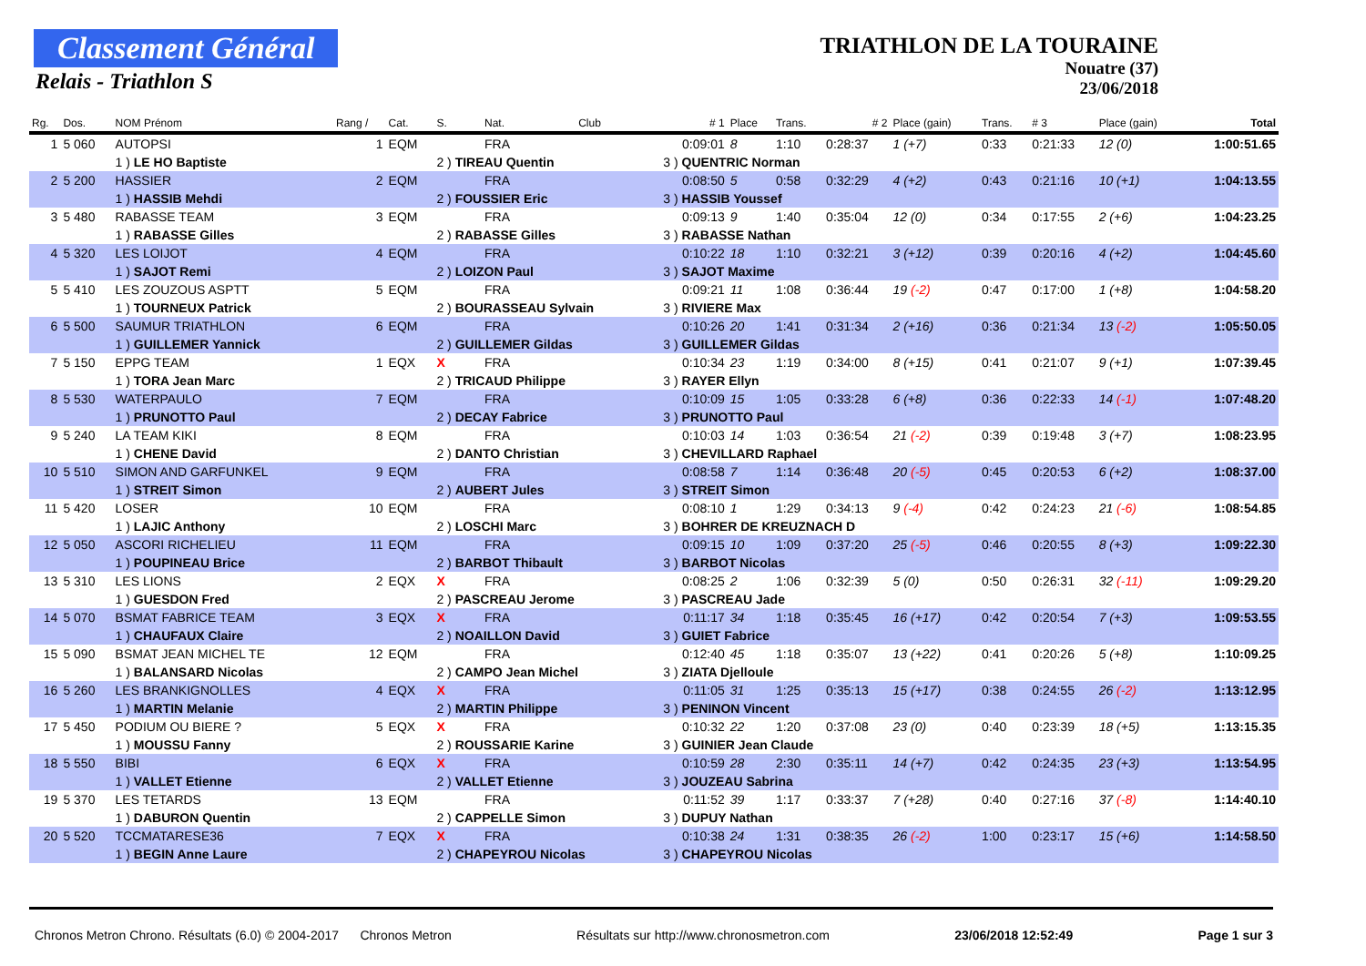Classement Général
Relais - Triathlon S
TRIATHLON DE LA TOURAINE
Nouatre (37)
23/06/2018
| Rg. | Dos. | NOM Prénom | Rang / | Cat. | S. | Nat. | Club | # 1 | Place | Trans. | # 2 | Place (gain) | Trans. | # 3 | Place (gain) | Total |
| --- | --- | --- | --- | --- | --- | --- | --- | --- | --- | --- | --- | --- | --- | --- | --- | --- |
| 1 | 5 060 | AUTOPSI | 1 | EQM | | FRA | | 0:09:01 | 8 | 1:10 | 0:28:37 | 1 (+7) | 0:33 | 0:21:33 | 12 (0) | 1:00:51.65 |
| | | 1 ) LE HO Baptiste | | | 2 ) TIREAU Quentin | | | 3 ) QUENTRIC Norman | | | | | | | | |
| 2 | 5 200 | HASSIER | 2 | EQM | | FRA | | 0:08:50 | 5 | 0:58 | 0:32:29 | 4 (+2) | 0:43 | 0:21:16 | 10 (+1) | 1:04:13.55 |
| | | 1 ) HASSIB Mehdi | | | 2 ) FOUSSIER Eric | | | 3 ) HASSIB Youssef | | | | | | | | |
| 3 | 5 480 | RABASSE TEAM | 3 | EQM | | FRA | | 0:09:13 | 9 | 1:40 | 0:35:04 | 12 (0) | 0:34 | 0:17:55 | 2 (+6) | 1:04:23.25 |
| | | 1 ) RABASSE Gilles | | | 2 ) RABASSE Gilles | | | 3 ) RABASSE Nathan | | | | | | | | |
| 4 | 5 320 | LES LOIJOT | 4 | EQM | | FRA | | 0:10:22 | 18 | 1:10 | 0:32:21 | 3 (+12) | 0:39 | 0:20:16 | 4 (+2) | 1:04:45.60 |
| | | 1 ) SAJOT Remi | | | 2 ) LOIZON Paul | | | 3 ) SAJOT Maxime | | | | | | | | |
| 5 | 5 410 | LES ZOUZOUS ASPTT | 5 | EQM | | FRA | | 0:09:21 | 11 | 1:08 | 0:36:44 | 19 (-2) | 0:47 | 0:17:00 | 1 (+8) | 1:04:58.20 |
| | | 1 ) TOURNEUX Patrick | | | 2 ) BOURASSEAU Sylvain | | | 3 ) RIVIERE Max | | | | | | | | |
| 6 | 5 500 | SAUMUR TRIATHLON | 6 | EQM | | FRA | | 0:10:26 | 20 | 1:41 | 0:31:34 | 2 (+16) | 0:36 | 0:21:34 | 13 (-2) | 1:05:50.05 |
| | | 1 ) GUILLEMER Yannick | | | 2 ) GUILLEMER Gildas | | | 3 ) GUILLEMER Gildas | | | | | | | | |
| 7 | 5 150 | EPPG TEAM | 1 | EQX | X | FRA | | 0:10:34 | 23 | 1:19 | 0:34:00 | 8 (+15) | 0:41 | 0:21:07 | 9 (+1) | 1:07:39.45 |
| | | 1 ) TORA Jean Marc | | | 2 ) TRICAUD Philippe | | | 3 ) RAYER Ellyn | | | | | | | | |
| 8 | 5 530 | WATERPAULO | 7 | EQM | | FRA | | 0:10:09 | 15 | 1:05 | 0:33:28 | 6 (+8) | 0:36 | 0:22:33 | 14 (-1) | 1:07:48.20 |
| | | 1 ) PRUNOTTO Paul | | | 2 ) DECAY Fabrice | | | 3 ) PRUNOTTO Paul | | | | | | | | |
| 9 | 5 240 | LA TEAM KIKI | 8 | EQM | | FRA | | 0:10:03 | 14 | 1:03 | 0:36:54 | 21 (-2) | 0:39 | 0:19:48 | 3 (+7) | 1:08:23.95 |
| | | 1 ) CHENE David | | | 2 ) DANTO Christian | | | 3 ) CHEVILLARD Raphael | | | | | | | | |
| 10 | 5 510 | SIMON AND GARFUNKEL | 9 | EQM | | FRA | | 0:08:58 | 7 | 1:14 | 0:36:48 | 20 (-5) | 0:45 | 0:20:53 | 6 (+2) | 1:08:37.00 |
| | | 1 ) STREIT Simon | | | 2 ) AUBERT Jules | | | 3 ) STREIT Simon | | | | | | | | |
| 11 | 5 420 | LOSER | 10 | EQM | | FRA | | 0:08:10 | 1 | 1:29 | 0:34:13 | 9 (-4) | 0:42 | 0:24:23 | 21 (-6) | 1:08:54.85 |
| | | 1 ) LAJIC Anthony | | | 2 ) LOSCHI Marc | | | 3 ) BOHRER DE KREUZNACH D | | | | | | | | |
| 12 | 5 050 | ASCORI RICHELIEU | 11 | EQM | | FRA | | 0:09:15 | 10 | 1:09 | 0:37:20 | 25 (-5) | 0:46 | 0:20:55 | 8 (+3) | 1:09:22.30 |
| | | 1 ) POUPINEAU Brice | | | 2 ) BARBOT Thibault | | | 3 ) BARBOT Nicolas | | | | | | | | |
| 13 | 5 310 | LES LIONS | 2 | EQX | X | FRA | | 0:08:25 | 2 | 1:06 | 0:32:39 | 5 (0) | 0:50 | 0:26:31 | 32 (-11) | 1:09:29.20 |
| | | 1 ) GUESDON Fred | | | 2 ) PASCREAU Jerome | | | 3 ) PASCREAU Jade | | | | | | | | |
| 14 | 5 070 | BSMAT FABRICE TEAM | 3 | EQX | X | FRA | | 0:11:17 | 34 | 1:18 | 0:35:45 | 16 (+17) | 0:42 | 0:20:54 | 7 (+3) | 1:09:53.55 |
| | | 1 ) CHAUFAUX Claire | | | 2 ) NOAILLON David | | | 3 ) GUIET Fabrice | | | | | | | | |
| 15 | 5 090 | BSMAT JEAN MICHEL TE | 12 | EQM | | FRA | | 0:12:40 | 45 | 1:18 | 0:35:07 | 13 (+22) | 0:41 | 0:20:26 | 5 (+8) | 1:10:09.25 |
| | | 1 ) BALANSARD Nicolas | | | 2 ) CAMPO Jean Michel | | | 3 ) ZIATA Djelloule | | | | | | | | |
| 16 | 5 260 | LES BRANKIGNOLLES | 4 | EQX | X | FRA | | 0:11:05 | 31 | 1:25 | 0:35:13 | 15 (+17) | 0:38 | 0:24:55 | 26 (-2) | 1:13:12.95 |
| | | 1 ) MARTIN Melanie | | | 2 ) MARTIN Philippe | | | 3 ) PENINON Vincent | | | | | | | | |
| 17 | 5 450 | PODIUM OU BIERE ? | 5 | EQX | X | FRA | | 0:10:32 | 22 | 1:20 | 0:37:08 | 23 (0) | 0:40 | 0:23:39 | 18 (+5) | 1:13:15.35 |
| | | 1 ) MOUSSU Fanny | | | 2 ) ROUSSARIE Karine | | | 3 ) GUINIER Jean Claude | | | | | | | | |
| 18 | 5 550 | BIBI | 6 | EQX | X | FRA | | 0:10:59 | 28 | 2:30 | 0:35:11 | 14 (+7) | 0:42 | 0:24:35 | 23 (+3) | 1:13:54.95 |
| | | 1 ) VALLET Etienne | | | 2 ) VALLET Etienne | | | 3 ) JOUZEAU Sabrina | | | | | | | | |
| 19 | 5 370 | LES TETARDS | 13 | EQM | | FRA | | 0:11:52 | 39 | 1:17 | 0:33:37 | 7 (+28) | 0:40 | 0:27:16 | 37 (-8) | 1:14:40.10 |
| | | 1 ) DABURON Quentin | | | 2 ) CAPPELLE Simon | | | 3 ) DUPUY Nathan | | | | | | | | |
| 20 | 5 520 | TCCMATARESE36 | 7 | EQX | X | FRA | | 0:10:38 | 24 | 1:31 | 0:38:35 | 26 (-2) | 1:00 | 0:23:17 | 15 (+6) | 1:14:58.50 |
| | | 1 ) BEGIN Anne Laure | | | 2 ) CHAPEYROU Nicolas | | | 3 ) CHAPEYROU Nicolas | | | | | | | | |
Chronos Metron Chrono. Résultats (6.0) © 2004-2017 Chronos Metron Résultats sur http://www.chronosmetron.com 23/06/2018 12:52:49 Page 1 sur 3